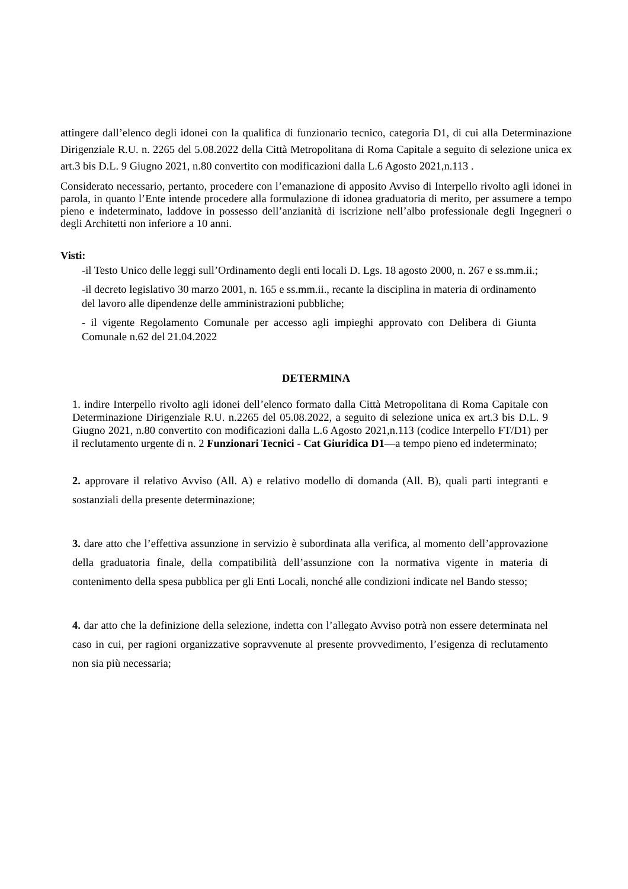attingere dall’elenco degli idonei con la qualifica di funzionario tecnico, categoria D1, di cui alla Determinazione Dirigenziale R.U. n. 2265 del 5.08.2022 della Città Metropolitana di Roma Capitale a seguito di selezione unica ex art.3 bis D.L. 9 Giugno 2021, n.80 convertito con modificazioni dalla L.6 Agosto 2021,n.113 .
Considerato necessario, pertanto, procedere con l’emanazione di apposito Avviso di Interpello rivolto agli idonei in parola, in quanto l’Ente intende procedere alla formulazione di idonea graduatoria di merito, per assumere a tempo pieno e indeterminato, laddove in possesso dell’anzianità di iscrizione nell’albo professionale degli Ingegneri o degli Architetti non inferiore a 10 anni.
Visti:
-il Testo Unico delle leggi sull’Ordinamento degli enti locali D. Lgs. 18 agosto 2000, n. 267 e ss.mm.ii.;
-il decreto legislativo 30 marzo 2001, n. 165 e ss.mm.ii., recante la disciplina in materia di ordinamento del lavoro alle dipendenze delle amministrazioni pubbliche;
- il vigente Regolamento Comunale per accesso agli impieghi approvato con Delibera di Giunta Comunale n.62 del 21.04.2022
DETERMINA
1. indire Interpello rivolto agli idonei dell’elenco formato dalla Città Metropolitana di Roma Capitale con Determinazione Dirigenziale R.U. n.2265 del 05.08.2022, a seguito di selezione unica ex art.3 bis D.L. 9 Giugno 2021, n.80 convertito con modificazioni dalla L.6 Agosto 2021,n.113 (codice Interpello FT/D1) per il reclutamento urgente di n. 2 Funzionari Tecnici - Cat Giuridica D1—a tempo pieno ed indeterminato;
2. approvare il relativo Avviso (All. A) e relativo modello di domanda (All. B), quali parti integranti e sostanziali della presente determinazione;
3. dare atto che l’effettiva assunzione in servizio è subordinata alla verifica, al momento dell’approvazione della graduatoria finale, della compatibilità dell’assunzione con la normativa vigente in materia di contenimento della spesa pubblica per gli Enti Locali, nonché alle condizioni indicate nel Bando stesso;
4. dar atto che la definizione della selezione, indetta con l’allegato Avviso potrà non essere determinata nel caso in cui, per ragioni organizzative sopravvenute al presente provvedimento, l’esigenza di reclutamento non sia più necessaria;